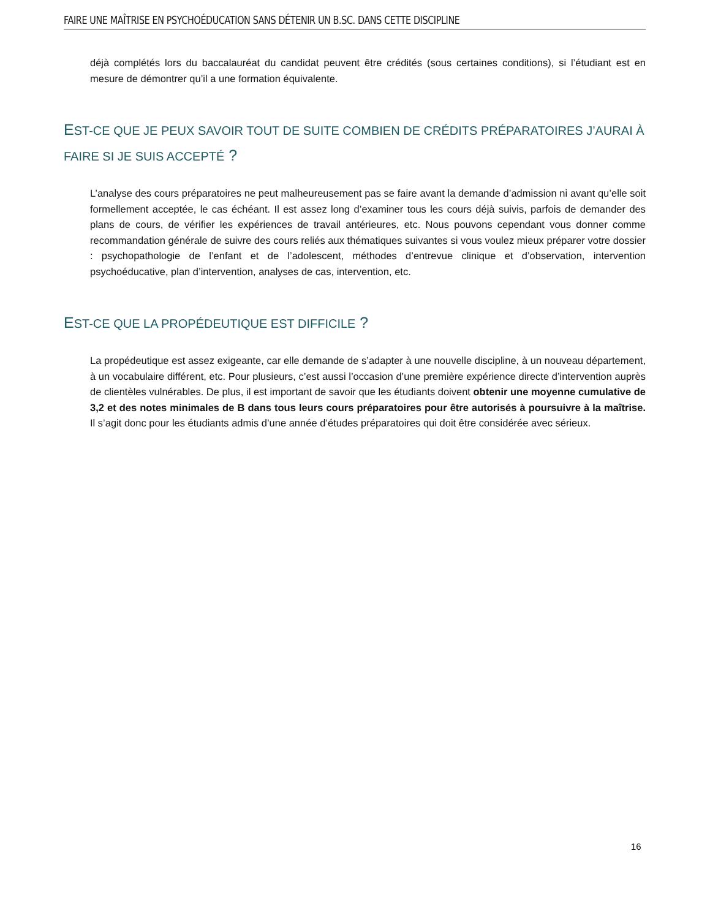FAIRE UNE MAÎTRISE EN PSYCHOÉDUCATION SANS DÉTENIR UN B.SC. DANS CETTE DISCIPLINE
déjà complétés lors du baccalauréat du candidat peuvent être crédités (sous certaines conditions), si l’étudiant est en mesure de démontrer qu’il a une formation équivalente.
EST-CE QUE JE PEUX SAVOIR TOUT DE SUITE COMBIEN DE CRÉDITS PRÉPARATOIRES J’AURAI À FAIRE SI JE SUIS ACCEPTÉ ?
L’analyse des cours préparatoires ne peut malheureusement pas se faire avant la demande d’admission ni avant qu’elle soit formellement acceptée, le cas échéant. Il est assez long d’examiner tous les cours déjà suivis, parfois de demander des plans de cours, de vérifier les expériences de travail antérieures, etc. Nous pouvons cependant vous donner comme recommandation générale de suivre des cours reliés aux thématiques suivantes si vous voulez mieux préparer votre dossier : psychopathologie de l’enfant et de l’adolescent, méthodes d’entrevue clinique et d’observation, intervention psychoéducative, plan d’intervention, analyses de cas, intervention, etc.
EST-CE QUE LA PROPÉDEUTIQUE EST DIFFICILE ?
La propédeutique est assez exigeante, car elle demande de s’adapter à une nouvelle discipline, à un nouveau département, à un vocabulaire différent, etc. Pour plusieurs, c’est aussi l’occasion d’une première expérience directe d’intervention auprès de clientèles vulnérables. De plus, il est important de savoir que les étudiants doivent obtenir une moyenne cumulative de 3,2 et des notes minimales de B dans tous leurs cours préparatoires pour être autorisés à poursuivre à la maîtrise. Il s’agit donc pour les étudiants admis d’une année d’études préparatoires qui doit être considérée avec sérieux.
16